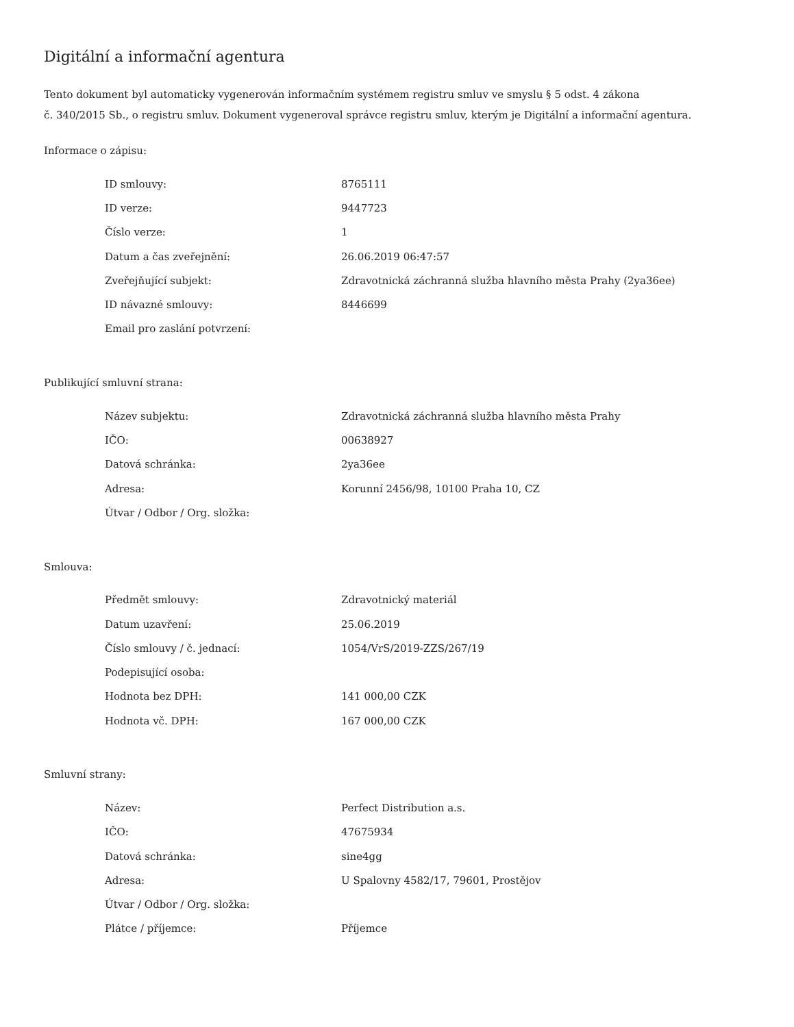Digitální a informační agentura
Tento dokument byl automaticky vygenerován informačním systémem registru smluv ve smyslu § 5 odst. 4 zákona
č. 340/2015 Sb., o registru smluv. Dokument vygeneroval správce registru smluv, kterým je Digitální a informační agentura.
Informace o zápisu:
| ID smlouvy: | 8765111 |
| ID verze: | 9447723 |
| Číslo verze: | 1 |
| Datum a čas zveřejnění: | 26.06.2019 06:47:57 |
| Zveřejňující subjekt: | Zdravotnická záchranná služba hlavního města Prahy (2ya36ee) |
| ID návazné smlouvy: | 8446699 |
| Email pro zaslání potvrzení: | |
Publikující smluvní strana:
| Název subjektu: | Zdravotnická záchranná služba hlavního města Prahy |
| IČO: | 00638927 |
| Datová schránka: | 2ya36ee |
| Adresa: | Korunní 2456/98, 10100 Praha 10, CZ |
| Útvar / Odbor / Org. složka: | |
Smlouva:
| Předmět smlouvy: | Zdravotnický materiál |
| Datum uzavření: | 25.06.2019 |
| Číslo smlouvy / č. jednací: | 1054/VrS/2019-ZZS/267/19 |
| Podepisující osoba: | |
| Hodnota bez DPH: | 141 000,00 CZK |
| Hodnota vč. DPH: | 167 000,00 CZK |
Smluvní strany:
| Název: | Perfect Distribution a.s. |
| IČO: | 47675934 |
| Datová schránka: | sine4gg |
| Adresa: | U Spalovny 4582/17, 79601, Prostějov |
| Útvar / Odbor / Org. složka: | |
| Plátce / příjemce: | Příjemce |